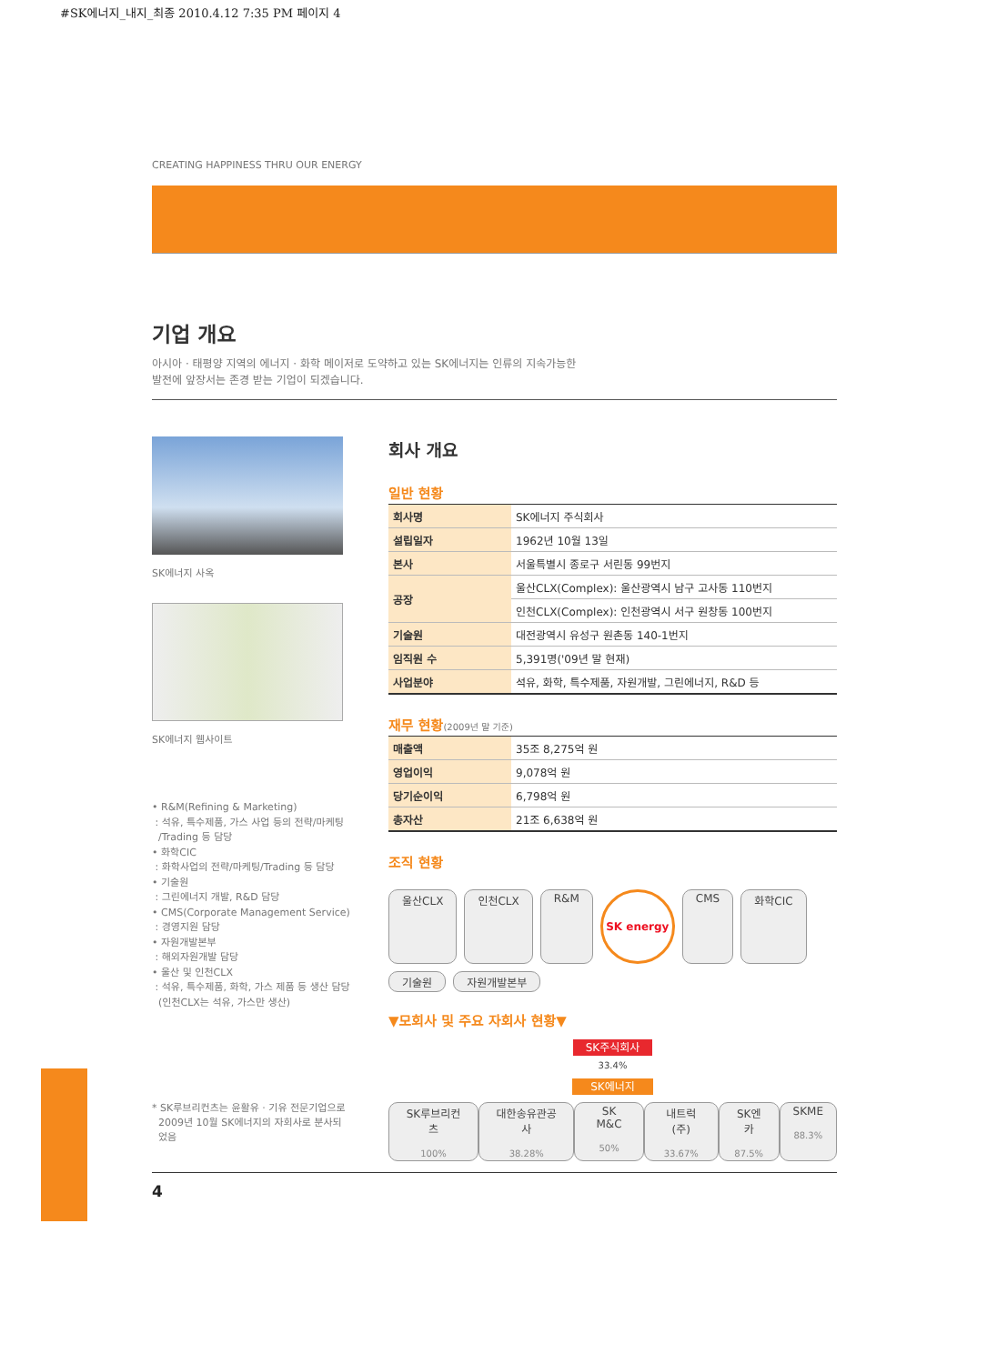#SK에너지_내지_최종 2010.4.12 7:35 PM 페이지 4
CREATING HAPPINESS THRU OUR ENERGY
기업 개요
아시아 · 태평양 지역의 에너지 · 화학 메이저로 도약하고 있는 SK에너지는 인류의 지속가능한
발전에 앞장서는 존경 받는 기업이 되겠습니다.
SK에너지 사옥
SK에너지 웹사이트
• R&M(Refining & Marketing)
: 석유, 특수제품, 가스 사업 등의 전략/마케팅
/Trading 등 담당
• 화학CIC
: 화학사업의 전략/마케팅/Trading 등 담당
• 기술원
: 그린에너지 개발, R&D 담당
• CMS(Corporate Management Service)
: 경영지원 담당
• 자원개발본부
: 해외자원개발 담당
• 울산 및 인천CLX
: 석유, 특수제품, 화학, 가스 제품 등 생산 담당
(인천CLX는 석유, 가스만 생산)
* SK루브리컨츠는 윤활유 · 기유 전문기업으로
2009년 10월 SK에너지의 자회사로 분사되
었음
회사 개요
일반 현황
| 회사명 | SK에너지 주식회사 |
| 설립일자 | 1962년 10월 13일 |
| 본사 | 서울특별시 종로구 서린동 99번지 |
| 공장 | 울산CLX(Complex): 울산광역시 남구 고사동 110번지 |
| | 인천CLX(Complex): 인천광역시 서구 원창동 100번지 |
| 기술원 | 대전광역시 유성구 원촌동 140-1번지 |
| 임직원 수 | 5,391명('09년 말 현재) |
| 사업분야 | 석유, 화학, 특수제품, 자원개발, 그린에너지, R&D 등 |
재무 현황(2009년 말 기준)
| 매출액 | 35조 8,275억 원 |
| 영업이익 | 9,078억 원 |
| 당기순이익 | 6,798억 원 |
| 총자산 | 21조 6,638억 원 |
조직 현황
울산CLX 인천CLX R&M
SK energy
CMS 화학CIC 기술원 자원개발본부
▼모회사 및 주요 자회사 현황▼
SK주식회사
33.4%
SK에너지
SK루브리컨츠
100%
대한송유관공사
38.28%
SK M&C
50%
내트럭(주)
33.67%
SK엔카
87.5%
SKME
88.3%
4